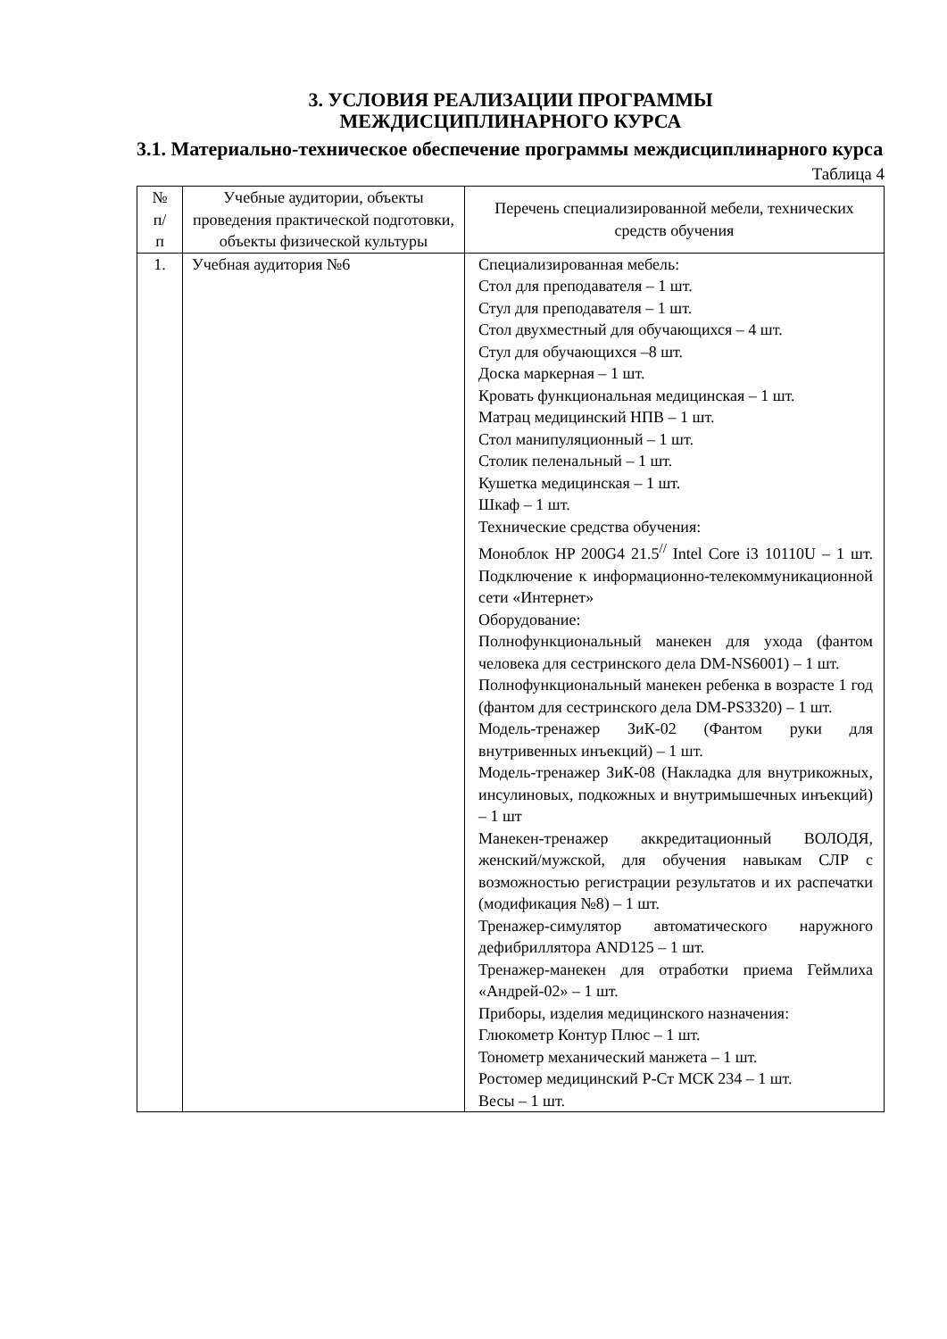3. УСЛОВИЯ РЕАЛИЗАЦИИ ПРОГРАММЫ
МЕЖДИСЦИПЛИНАРНОГО КУРСА
3.1. Материально-техническое обеспечение программы междисциплинарного курса
Таблица 4
| № п/ п | Учебные аудитории, объекты проведения практической подготовки, объекты физической культуры | Перечень специализированной мебели, технических средств обучения |
| --- | --- | --- |
| 1. | Учебная аудитория №6 | Специализированная мебель: Стол для преподавателя – 1 шт. Стул для преподавателя – 1 шт. Стол двухместный для обучающихся – 4 шт. Стул для обучающихся –8 шт. Доска маркерная – 1 шт. Кровать функциональная медицинская – 1 шт. Матрац медицинский НПВ – 1 шт. Стол манипуляционный – 1 шт. Столик пеленальный – 1 шт. Кушетка медицинская – 1 шт. Шкаф – 1 шт. Технические средства обучения: Моноблок HP 200G4 21.5<sup>//</sup> Intel Core i3 10110U – 1 шт. Подключение к информационно-телекоммуникационной сети «Интернет» Оборудование: Полнофункциональный манекен для ухода (фантом человека для сестринского дела DM-NS6001) – 1 шт. Полнофункциональный манекен ребенка в возрасте 1 год (фантом для сестринского дела DM-PS3320) – 1 шт. Модель-тренажер ЗиК-02 (Фантом руки для внутривенных инъекций) – 1 шт. Модель-тренажер ЗиК-08 (Накладка для внутрикожных, инсулиновых, подкожных и внутримышечных инъекций) – 1 шт Манекен-тренажер аккредитационный ВОЛОДЯ, женский/мужской, для обучения навыкам СЛР с возможностью регистрации результатов и их распечатки (модификация №8) – 1 шт. Тренажер-симулятор автоматического наружного дефибриллятора AND125 – 1 шт. Тренажер-манекен для отработки приема Геймлиха «Андрей-02» – 1 шт. Приборы, изделия медицинского назначения: Глюкометр Контур Плюс – 1 шт. Тонометр механический манжета – 1 шт. Ростомер медицинский Р-Ст МСК 234 – 1 шт. Весы – 1 шт. |